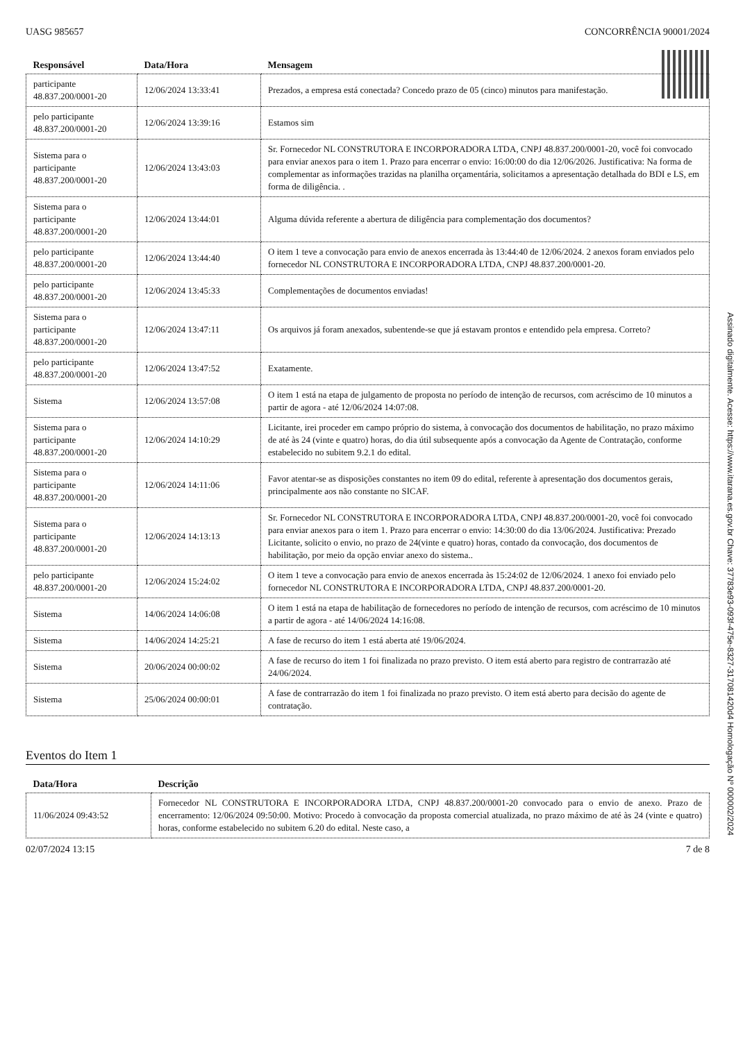UASG 985657 CONCORRÊNCIA 90001/2024
| Responsável | Data/Hora | Mensagem |
| --- | --- | --- |
| participante 48.837.200/0001-20 | 12/06/2024 13:33:41 | Prezados, a empresa está conectada? Concedo prazo de 05 (cinco) minutos para manifestação. |
| pelo participante 48.837.200/0001-20 | 12/06/2024 13:39:16 | Estamos sim |
| Sistema para o participante 48.837.200/0001-20 | 12/06/2024 13:43:03 | Sr. Fornecedor NL CONSTRUTORA E INCORPORADORA LTDA, CNPJ 48.837.200/0001-20, você foi convocado para enviar anexos para o item 1. Prazo para encerrar o envio: 16:00:00 do dia 12/06/2026. Justificativa: Na forma de complementar as informações trazidas na planilha orçamentária, solicitamos a apresentação detalhada do BDI e LS, em forma de diligência. . |
| Sistema para o participante 48.837.200/0001-20 | 12/06/2024 13:44:01 | Alguma dúvida referente a abertura de diligência para complementação dos documentos? |
| pelo participante 48.837.200/0001-20 | 12/06/2024 13:44:40 | O item 1 teve a convocação para envio de anexos encerrada às 13:44:40 de 12/06/2024. 2 anexos foram enviados pelo fornecedor NL CONSTRUTORA E INCORPORADORA LTDA, CNPJ 48.837.200/0001-20. |
| pelo participante 48.837.200/0001-20 | 12/06/2024 13:45:33 | Complementações de documentos enviadas! |
| Sistema para o participante 48.837.200/0001-20 | 12/06/2024 13:47:11 | Os arquivos já foram anexados, subentende-se que já estavam prontos e entendido pela empresa. Correto? |
| pelo participante 48.837.200/0001-20 | 12/06/2024 13:47:52 | Exatamente. |
| Sistema | 12/06/2024 13:57:08 | O item 1 está na etapa de julgamento de proposta no período de intenção de recursos, com acréscimo de 10 minutos a partir de agora - até 12/06/2024 14:07:08. |
| Sistema para o participante 48.837.200/0001-20 | 12/06/2024 14:10:29 | Licitante, irei proceder em campo próprio do sistema, à convocação dos documentos de habilitação, no prazo máximo de até às 24 (vinte e quatro) horas, do dia útil subsequente após a convocação da Agente de Contratação, conforme estabelecido no subitem 9.2.1 do edital. |
| Sistema para o participante 48.837.200/0001-20 | 12/06/2024 14:11:06 | Favor atentar-se as disposições constantes no item 09 do edital, referente à apresentação dos documentos gerais, principalmente aos não constante no SICAF. |
| Sistema para o participante 48.837.200/0001-20 | 12/06/2024 14:13:13 | Sr. Fornecedor NL CONSTRUTORA E INCORPORADORA LTDA, CNPJ 48.837.200/0001-20, você foi convocado para enviar anexos para o item 1. Prazo para encerrar o envio: 14:30:00 do dia 13/06/2024. Justificativa: Prezado Licitante, solicito o envio, no prazo de 24(vinte e quatro) horas, contado da convocação, dos documentos de habilitação, por meio da opção enviar anexo do sistema.. |
| pelo participante 48.837.200/0001-20 | 12/06/2024 15:24:02 | O item 1 teve a convocação para envio de anexos encerrada às 15:24:02 de 12/06/2024. 1 anexo foi enviado pelo fornecedor NL CONSTRUTORA E INCORPORADORA LTDA, CNPJ 48.837.200/0001-20. |
| Sistema | 14/06/2024 14:06:08 | O item 1 está na etapa de habilitação de fornecedores no período de intenção de recursos, com acréscimo de 10 minutos a partir de agora - até 14/06/2024 14:16:08. |
| Sistema | 14/06/2024 14:25:21 | A fase de recurso do item 1 está aberta até 19/06/2024. |
| Sistema | 20/06/2024 00:00:02 | A fase de recurso do item 1 foi finalizada no prazo previsto. O item está aberto para registro de contrarrazão até 24/06/2024. |
| Sistema | 25/06/2024 00:00:01 | A fase de contrarrazão do item 1 foi finalizada no prazo previsto. O item está aberto para decisão do agente de contratação. |
Eventos do Item 1
| Data/Hora | Descrição |
| --- | --- |
| 11/06/2024 09:43:52 | Fornecedor NL CONSTRUTORA E INCORPORADORA LTDA, CNPJ 48.837.200/0001-20 convocado para o envio de anexo. Prazo de encerramento: 12/06/2024 09:50:00. Motivo: Procedo à convocação da proposta comercial atualizada, no prazo máximo de até às 24 (vinte e quatro) horas, conforme estabelecido no subitem 6.20 do edital. Neste caso, a |
02/07/2024 13:15 7 de 8
Assinado digitalmente. Acesse: https://www.itarana.es.gov.br Chave: 37783e93-093f-475e-8327-317081420d4 Homologação Nº 000002/2024